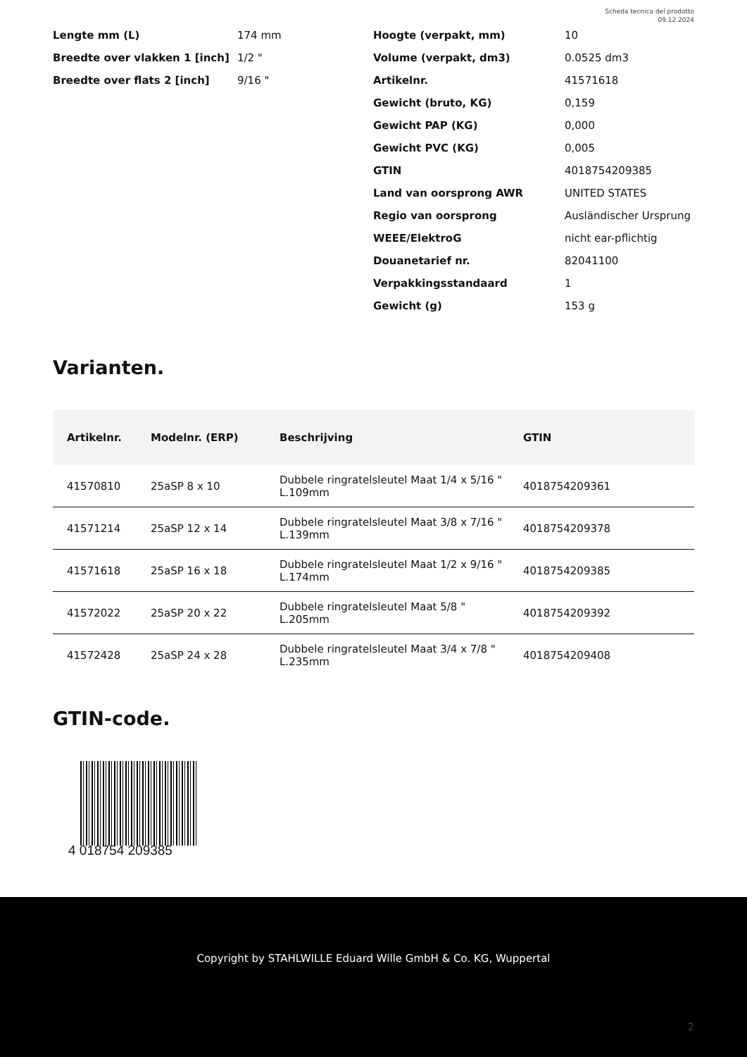Scheda tecnica del prodotto
09.12.2024
Lengte mm (L) 174 mm
Breedte over vlakken 1 [inch] 1/2 "
Breedte over flats 2 [inch] 9/16 "
Hoogte (verpakt, mm) 10
Volume (verpakt, dm3) 0.0525 dm3
Artikelnr. 41571618
Gewicht (bruto, KG) 0,159
Gewicht PAP (KG) 0,000
Gewicht PVC (KG) 0,005
GTIN 4018754209385
Land van oorsprong AWR UNITED STATES
Regio van oorsprong Ausländischer Ursprung
WEEE/ElektroG nicht ear-pflichtig
Douanetarief nr. 82041100
Verpakkingsstandaard 1
Gewicht (g) 153 g
Varianten.
| Artikelnr. | Modelnr. (ERP) | Beschrijving | GTIN |
| --- | --- | --- | --- |
| 41570810 | 25aSP 8 x 10 | Dubbele ringratelsleutel Maat 1/4 x 5/16 " L.109mm | 4018754209361 |
| 41571214 | 25aSP 12 x 14 | Dubbele ringratelsleutel Maat 3/8 x 7/16 " L.139mm | 4018754209378 |
| 41571618 | 25aSP 16 x 18 | Dubbele ringratelsleutel Maat 1/2 x 9/16 " L.174mm | 4018754209385 |
| 41572022 | 25aSP 20 x 22 | Dubbele ringratelsleutel Maat 5/8 " L.205mm | 4018754209392 |
| 41572428 | 25aSP 24 x 28 | Dubbele ringratelsleutel Maat 3/4 x 7/8 " L.235mm | 4018754209408 |
GTIN-code.
4 018754 209385
Copyright by STAHLWILLE Eduard Wille GmbH & Co. KG, Wuppertal
2